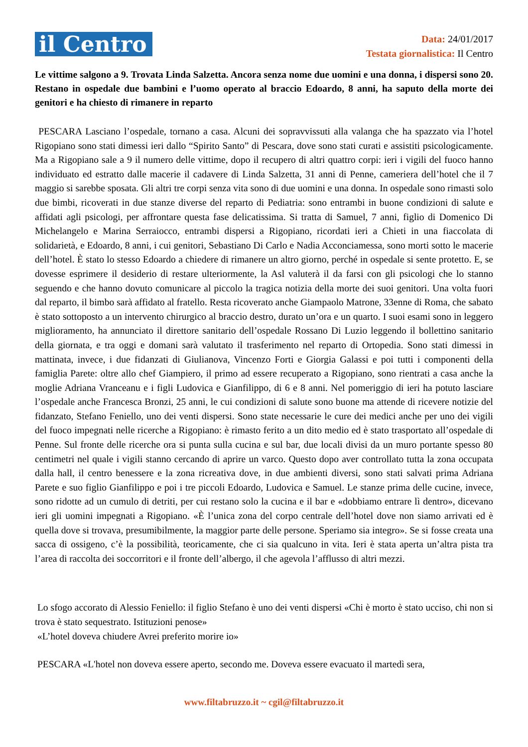il Centro
Data: 24/01/2017
Testata giornalistica: Il Centro
Le vittime salgono a 9. Trovata Linda Salzetta. Ancora senza nome due uomini e una donna, i dispersi sono 20. Restano in ospedale due bambini e l’uomo operato al braccio Edoardo, 8 anni, ha saputo della morte dei genitori e ha chiesto di rimanere in reparto
PESCARA Lasciano l’ospedale, tornano a casa. Alcuni dei sopravvissuti alla valanga che ha spazzato via l’hotel Rigopiano sono stati dimessi ieri dallo “Spirito Santo” di Pescara, dove sono stati curati e assistiti psicologicamente. Ma a Rigopiano sale a 9 il numero delle vittime, dopo il recupero di altri quattro corpi: ieri i vigili del fuoco hanno individuato ed estratto dalle macerie il cadavere di Linda Salzetta, 31 anni di Penne, cameriera dell’hotel che il 7 maggio si sarebbe sposata. Gli altri tre corpi senza vita sono di due uomini e una donna. In ospedale sono rimasti solo due bimbi, ricoverati in due stanze diverse del reparto di Pediatria: sono entrambi in buone condizioni di salute e affidati agli psicologi, per affrontare questa fase delicatissima. Si tratta di Samuel, 7 anni, figlio di Domenico Di Michelangelo e Marina Serraiocco, entrambi dispersi a Rigopiano, ricordati ieri a Chieti in una fiaccolata di solidarietà, e Edoardo, 8 anni, i cui genitori, Sebastiano Di Carlo e Nadia Acconciamessa, sono morti sotto le macerie dell’hotel. È stato lo stesso Edoardo a chiedere di rimanere un altro giorno, perché in ospedale si sente protetto. E, se dovesse esprimere il desiderio di restare ulteriormente, la Asl valuterà il da farsi con gli psicologi che lo stanno seguendo e che hanno dovuto comunicare al piccolo la tragica notizia della morte dei suoi genitori. Una volta fuori dal reparto, il bimbo sarà affidato al fratello. Resta ricoverato anche Giampaolo Matrone, 33enne di Roma, che sabato è stato sottoposto a un intervento chirurgico al braccio destro, durato un’ora e un quarto. I suoi esami sono in leggero miglioramento, ha annunciato il direttore sanitario dell’ospedale Rossano Di Luzio leggendo il bollettino sanitario della giornata, e tra oggi e domani sarà valutato il trasferimento nel reparto di Ortopedia. Sono stati dimessi in mattinata, invece, i due fidanzati di Giulianova, Vincenzo Forti e Giorgia Galassi e poi tutti i componenti della famiglia Parete: oltre allo chef Giampiero, il primo ad essere recuperato a Rigopiano, sono rientrati a casa anche la moglie Adriana Vranceanu e i figli Ludovica e Gianfilippo, di 6 e 8 anni. Nel pomeriggio di ieri ha potuto lasciare l’ospedale anche Francesca Bronzi, 25 anni, le cui condizioni di salute sono buone ma attende di ricevere notizie del fidanzato, Stefano Feniello, uno dei venti dispersi. Sono state necessarie le cure dei medici anche per uno dei vigili del fuoco impegnati nelle ricerche a Rigopiano: è rimasto ferito a un dito medio ed è stato trasportato all’ospedale di Penne. Sul fronte delle ricerche ora si punta sulla cucina e sul bar, due locali divisi da un muro portante spesso 80 centimetri nel quale i vigili stanno cercando di aprire un varco. Questo dopo aver controllato tutta la zona occupata dalla hall, il centro benessere e la zona ricreativa dove, in due ambienti diversi, sono stati salvati prima Adriana Parete e suo figlio Gianfilippo e poi i tre piccoli Edoardo, Ludovica e Samuel. Le stanze prima delle cucine, invece, sono ridotte ad un cumulo di detriti, per cui restano solo la cucina e il bar e «dobbiamo entrare lì dentro», dicevano ieri gli uomini impegnati a Rigopiano. «È l’unica zona del corpo centrale dell’hotel dove non siamo arrivati ed è quella dove si trovava, presumibilmente, la maggior parte delle persone. Speriamo sia integro». Se si fosse creata una sacca di ossigeno, c’è la possibilità, teoricamente, che ci sia qualcuno in vita. Ieri è stata aperta un’altra pista tra l’area di raccolta dei soccorritori e il fronte dell’albergo, il che agevola l’afflusso di altri mezzi.
Lo sfogo accorato di Alessio Feniello: il figlio Stefano è uno dei venti dispersi «Chi è morto è stato ucciso, chi non si trova è stato sequestrato. Istituzioni penose»
«L’hotel doveva chiudere Avrei preferito morire io»
PESCARA «L'hotel non doveva essere aperto, secondo me. Doveva essere evacuato il martedì sera,
www.filtabruzzo.it ~ cgil@filtabruzzo.it